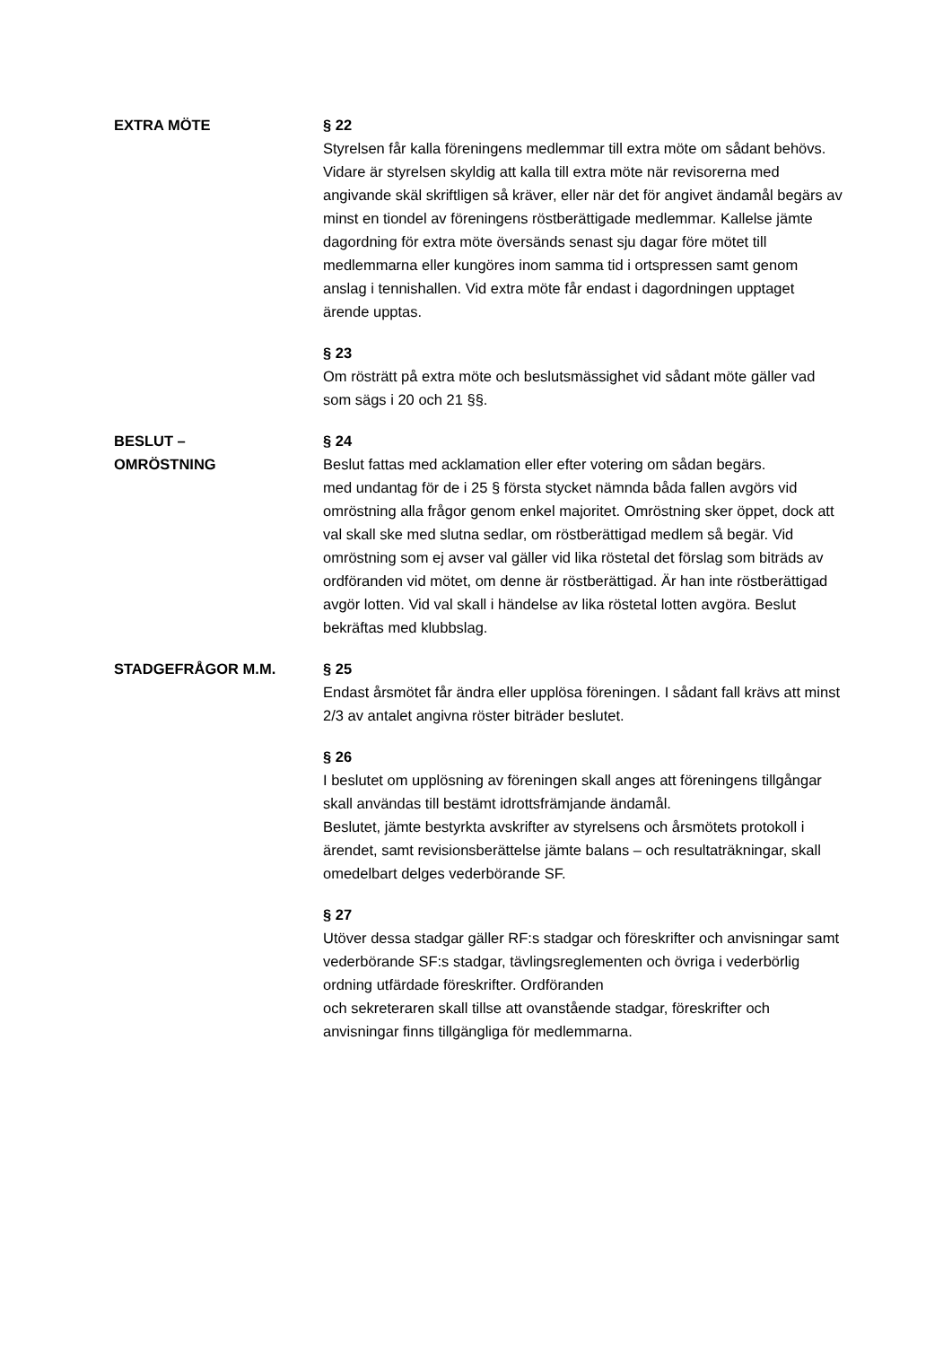EXTRA MÖTE
§ 22
Styrelsen får kalla föreningens medlemmar till extra möte om sådant behövs. Vidare är styrelsen skyldig att kalla till extra möte när revisorerna med angivande skäl skriftligen så kräver, eller när det för angivet ändamål begärs av minst en tiondel av föreningens röstberättigade medlemmar. Kallelse jämte dagordning för extra möte översänds senast sju dagar före mötet till medlemmarna eller kungöres inom samma tid i ortspressen samt genom anslag i tennishallen. Vid extra möte får endast i dagordningen upptaget ärende upptas.
§ 23
Om rösträtt på extra möte och beslutsmässighet vid sådant möte gäller vad som sägs i 20 och 21 §§.
BESLUT –
OMRÖSTNING
§ 24
Beslut fattas med acklamation eller efter votering om sådan begärs.
med undantag för de i 25 § första stycket nämnda båda fallen avgörs vid omröstning alla frågor genom enkel majoritet. Omröstning sker öppet, dock att val skall ske med slutna sedlar, om röstberättigad medlem så begär. Vid omröstning som ej avser val gäller vid lika röstetal det förslag som biträds av ordföranden vid mötet, om denne är röstberättigad. Är han inte röstberättigad avgör lotten. Vid val skall i händelse av lika röstetal lotten avgöra. Beslut bekräftas med klubbslag.
STADGEFRÅGOR M.M.
§ 25
Endast årsmötet får ändra eller upplösa föreningen. I sådant fall krävs att minst 2/3 av antalet angivna röster biträder beslutet.
§ 26
I beslutet om upplösning av föreningen skall anges att föreningens tillgångar skall användas till bestämt idrottsfrämjande ändamål.
Beslutet, jämte bestyrkta avskrifter av styrelsens och årsmötets protokoll i ärendet, samt revisionsberättelse jämte balans – och resultaträkningar, skall omedelbart delges vederbörande SF.
§ 27
Utöver dessa stadgar gäller RF:s stadgar och föreskrifter och anvisningar samt vederbörande SF:s stadgar, tävlingsreglementen och övriga i vederbörlig ordning utfärdade föreskrifter. Ordföranden
och sekreteraren skall tillse att ovanstående stadgar, föreskrifter och anvisningar finns tillgängliga för medlemmarna.